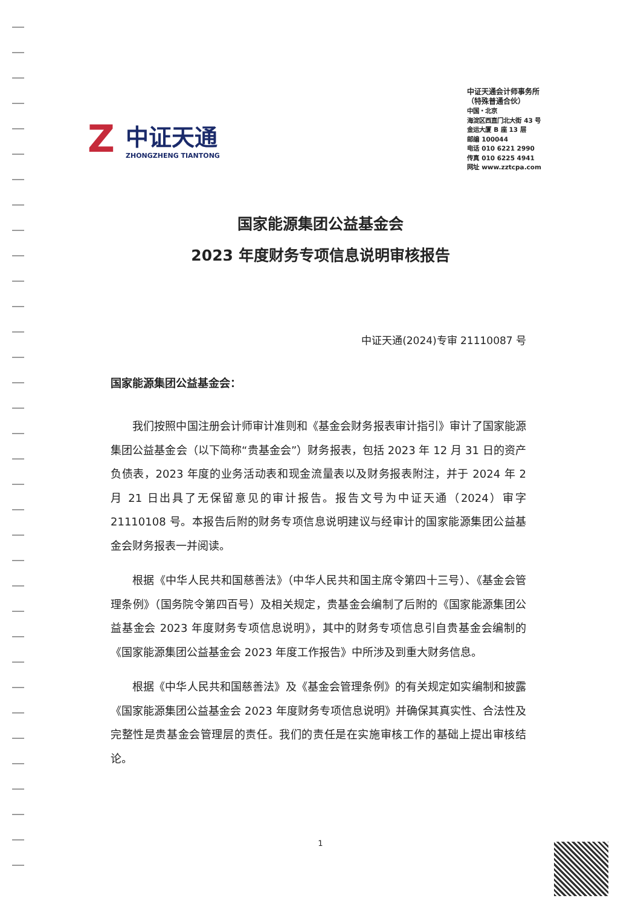Z
中证天通
ZHONGZHENG TIANTONG
中证天通会计师事务所
（特殊普通合伙）
中国・北京
海淀区西直门北大街 43 号
金运大厦 B 座 13 层
邮编 100044
电话 010 6221 2990
传真 010 6225 4941
网址 www.zztcpa.com
国家能源集团公益基金会
2023 年度财务专项信息说明审核报告
中证天通(2024)专审 21110087 号
国家能源集团公益基金会：
我们按照中国注册会计师审计准则和《基金会财务报表审计指引》审计了国家能源集团公益基金会（以下简称“贵基金会”）财务报表，包括 2023 年 12 月 31 日的资产负债表，2023 年度的业务活动表和现金流量表以及财务报表附注，并于 2024 年 2 月 21 日出具了无保留意见的审计报告。报告文号为中证天通（2024）审字 21110108 号。本报告后附的财务专项信息说明建议与经审计的国家能源集团公益基金会财务报表一并阅读。
根据《中华人民共和国慈善法》（中华人民共和国主席令第四十三号）、《基金会管理条例》（国务院令第四百号）及相关规定，贵基金会编制了后附的《国家能源集团公益基金会 2023 年度财务专项信息说明》，其中的财务专项信息引自贵基金会编制的《国家能源集团公益基金会 2023 年度工作报告》中所涉及到重大财务信息。
根据《中华人民共和国慈善法》及《基金会管理条例》的有关规定如实编制和披露《国家能源集团公益基金会 2023 年度财务专项信息说明》并确保其真实性、合法性及完整性是贵基金会管理层的责任。我们的责任是在实施审核工作的基础上提出审核结论。
1